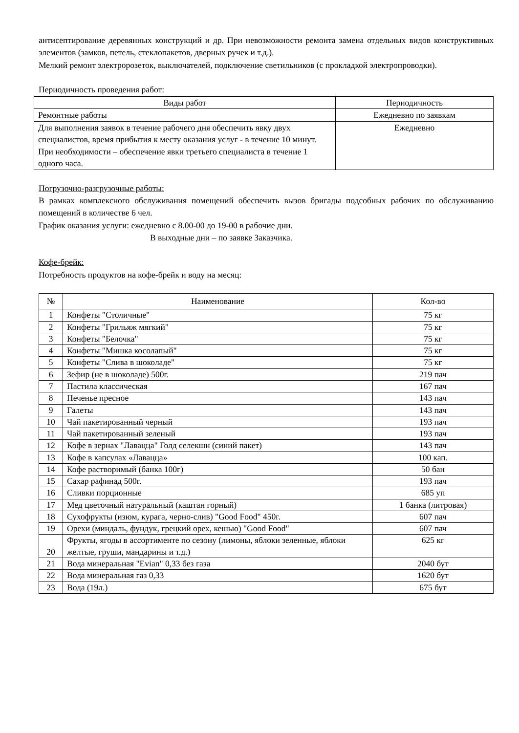антисептирование деревянных конструкций и др. При невозможности ремонта замена отдельных видов конструктивных элементов (замков, петель, стеклопакетов, дверных ручек и т.д.).
Мелкий ремонт электророзеток, выключателей, подключение светильников (с прокладкой электропроводки).
Периодичность проведения работ:
| Виды работ | Периодичность |
| --- | --- |
| Ремонтные работы | Ежедневно по заявкам |
| Для выполнения заявок в течение рабочего дня обеспечить явку двух специалистов, время прибытия к месту оказания услуг - в течение 10 минут. При необходимости – обеспечение явки третьего специалиста в течение 1 одного часа. | Ежедневно |
Погрузочно-разгрузочные работы:
В рамках комплексного обслуживания помещений обеспечить вызов бригады подсобных рабочих по обслуживанию помещений в количестве 6 чел.
График оказания услуги: ежедневно с 8.00-00 до 19-00 в рабочие дни.
В выходные дни – по заявке Заказчика.
Кофе-брейк:
Потребность продуктов на кофе-брейк и воду на месяц:
| № | Наименование | Кол-во |
| --- | --- | --- |
| 1 | Конфеты "Столичные" | 75 кг |
| 2 | Конфеты "Грильяж мягкий" | 75 кг |
| 3 | Конфеты "Белочка" | 75 кг |
| 4 | Конфеты "Мишка косолапый" | 75 кг |
| 5 | Конфеты "Слива в шоколаде" | 75 кг |
| 6 | Зефир (не в шоколаде) 500г. | 219 пач |
| 7 | Пастила классическая | 167 пач |
| 8 | Печенье пресное | 143 пач |
| 9 | Галеты | 143 пач |
| 10 | Чай пакетированный черный | 193 пач |
| 11 | Чай пакетированный зеленый | 193 пач |
| 12 | Кофе в зернах "Лавацца" Голд селекшн (синий пакет) | 143 пач |
| 13 | Кофе в капсулах «Лавацца» | 100 кап. |
| 14 | Кофе растворимый (банка 100г) | 50 бан |
| 15 | Сахар рафинад 500г. | 193 пач |
| 16 | Сливки порционные | 685 уп |
| 17 | Мед цветочный натуральный (каштан горный) | 1 банка (литровая) |
| 18 | Сухофрукты (изюм, курага, черно-слив) "Good Food" 450г. | 607 пач |
| 19 | Орехи (миндаль, фундук, грецкий орех, кешью) "Good Food" | 607 пач |
| 20 | Фрукты, ягоды в ассортименте по сезону (лимоны, яблоки зеленные, яблоки желтые, груши, мандарины и т.д.) | 625 кг |
| 21 | Вода минеральная "Evian" 0,33 без газа | 2040 бут |
| 22 | Вода минеральная газ 0,33 | 1620 бут |
| 23 | Вода (19л.) | 675 бут |